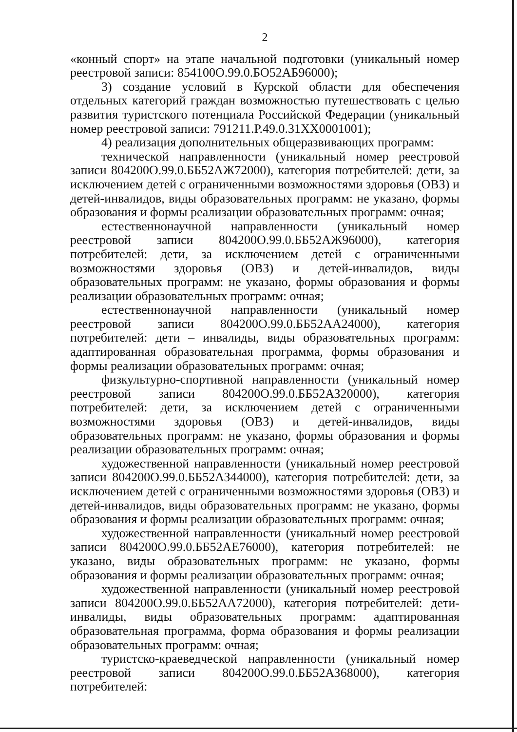2
«конный спорт» на этапе начальной подготовки (уникальный номер реестровой записи: 854100О.99.0.БО52АБ96000);
3) создание условий в Курской области для обеспечения отдельных категорий граждан возможностью путешествовать с целью развития туристского потенциала Российской Федерации (уникальный номер реестровой записи: 791211.Р.49.0.31ХХ0001001);
4) реализация дополнительных общеразвивающих программ:
технической направленности (уникальный номер реестровой записи 804200О.99.0.ББ52АЖ72000), категория потребителей: дети, за исключением детей с ограниченными возможностями здоровья (ОВЗ) и детей-инвалидов, виды образовательных программ: не указано, формы образования и формы реализации образовательных программ: очная;
естественнонаучной направленности (уникальный номер реестровой записи 804200О.99.0.ББ52АЖ96000), категория потребителей: дети, за исключением детей с ограниченными возможностями здоровья (ОВЗ) и детей-инвалидов, виды образовательных программ: не указано, формы образования и формы реализации образовательных программ: очная;
естественнонаучной направленности (уникальный номер реестровой записи 804200О.99.0.ББ52АА24000), категория потребителей: дети – инвалиды, виды образовательных программ: адаптированная образовательная программа, формы образования и формы реализации образовательных программ: очная;
физкультурно-спортивной направленности (уникальный номер реестровой записи 804200О.99.0.ББ52АЗ20000), категория потребителей: дети, за исключением детей с ограниченными возможностями здоровья (ОВЗ) и детей-инвалидов, виды образовательных программ: не указано, формы образования и формы реализации образовательных программ: очная;
художественной направленности (уникальный номер реестровой записи 804200О.99.0.ББ52АЗ44000), категория потребителей: дети, за исключением детей с ограниченными возможностями здоровья (ОВЗ) и детей-инвалидов, виды образовательных программ: не указано, формы образования и формы реализации образовательных программ: очная;
художественной направленности (уникальный номер реестровой записи 804200О.99.0.ББ52АЕ76000), категория потребителей: не указано, виды образовательных программ: не указано, формы образования и формы реализации образовательных программ: очная;
художественной направленности (уникальный номер реестровой записи 804200О.99.0.ББ52АА72000), категория потребителей: дети-инвалиды, виды образовательных программ: адаптированная образовательная программа, форма образования и формы реализации образовательных программ: очная;
туристско-краеведческой направленности (уникальный номер реестровой записи 804200О.99.0.ББ52АЗ68000), категория потребителей: